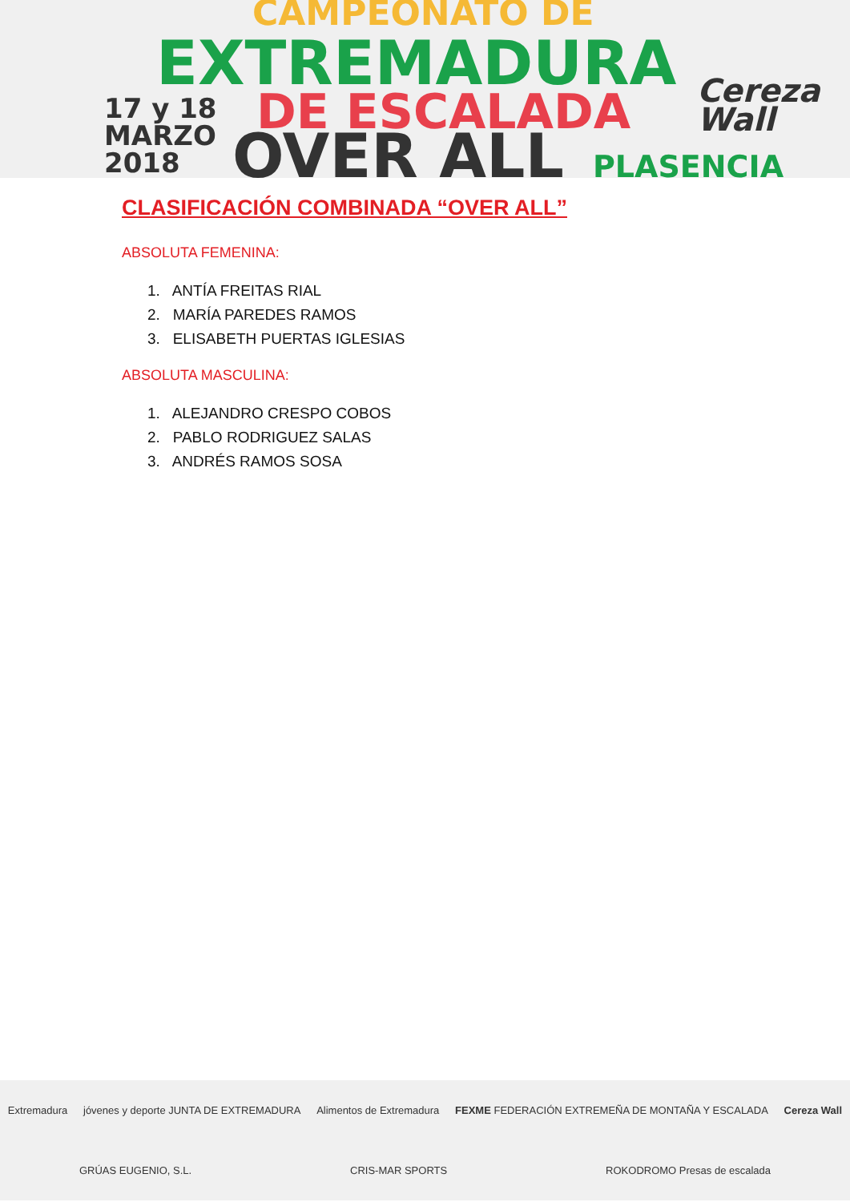CAMPEONATO DE
EXTREMADURA
17 y 18
MARZO
2018
DE ESCALADA
OVER ALL PLASENCIA
Cereza
Wall
CLASIFICACIÓN COMBINADA “OVER ALL”
ABSOLUTA FEMENINA:
1. ANTÍA FREITAS RIAL
2. MARÍA PAREDES RAMOS
3. ELISABETH PUERTAS IGLESIAS
ABSOLUTA MASCULINA:
1. ALEJANDRO CRESPO COBOS
2. PABLO RODRIGUEZ SALAS
3. ANDRÉS RAMOS SOSA
Extremadura jóvenes y deporte JUNTA DE EXTREMADURA Alimentos de Extremadura FEXME FEDERACIÓN EXTREMEÑA DE MONTAÑA Y ESCALADA Cereza Wall GRÚAS EUGENIO, S.L. CRIS-MAR SPORTS ROKODROMO Presas de escalada